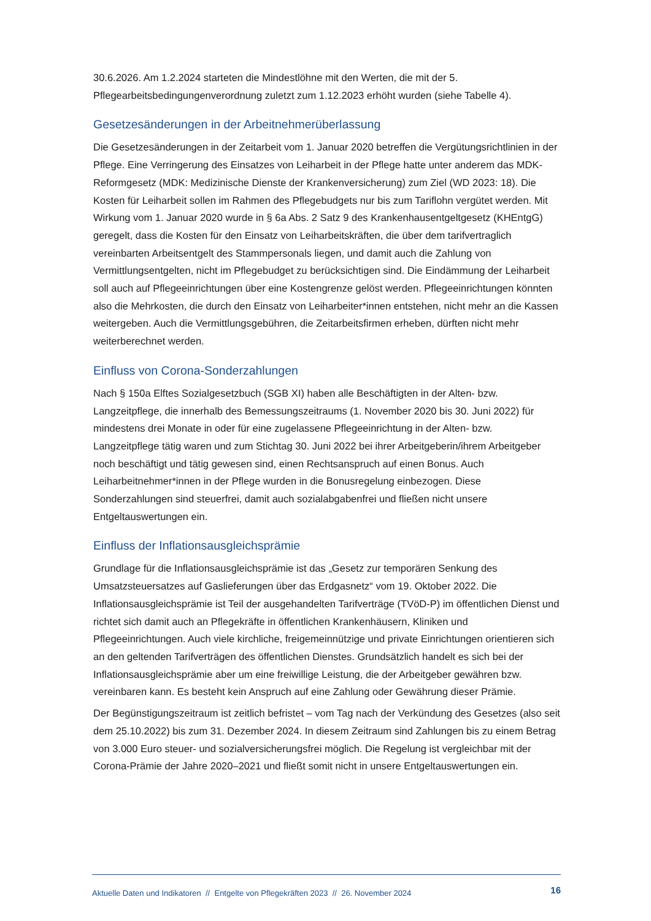30.6.2026. Am 1.2.2024 starteten die Mindestlöhne mit den Werten, die mit der 5. Pflegearbeitsbedingungenverordnung zuletzt zum 1.12.2023 erhöht wurden (siehe Tabelle 4).
Gesetzesänderungen in der Arbeitnehmerüberlassung
Die Gesetzesänderungen in der Zeitarbeit vom 1. Januar 2020 betreffen die Vergütungsrichtlinien in der Pflege. Eine Verringerung des Einsatzes von Leiharbeit in der Pflege hatte unter anderem das MDK-Reformgesetz (MDK: Medizinische Dienste der Krankenversicherung) zum Ziel (WD 2023: 18). Die Kosten für Leiharbeit sollen im Rahmen des Pflegebudgets nur bis zum Tariflohn vergütet werden. Mit Wirkung vom 1. Januar 2020 wurde in § 6a Abs. 2 Satz 9 des Krankenhausentgeltgesetz (KHEntgG) geregelt, dass die Kosten für den Einsatz von Leiharbeitskräften, die über dem tarifvertraglich vereinbarten Arbeitsentgelt des Stammpersonals liegen, und damit auch die Zahlung von Vermittlungsentgelten, nicht im Pflegebudget zu berücksichtigen sind. Die Eindämmung der Leiharbeit soll auch auf Pflegeeinrichtungen über eine Kostengrenze gelöst werden. Pflegeeinrichtungen könnten also die Mehrkosten, die durch den Einsatz von Leiharbeiter*innen entstehen, nicht mehr an die Kassen weitergeben. Auch die Vermittlungsgebühren, die Zeitarbeitsfirmen erheben, dürften nicht mehr weiterberechnet werden.
Einfluss von Corona-Sonderzahlungen
Nach § 150a Elftes Sozialgesetzbuch (SGB XI) haben alle Beschäftigten in der Alten- bzw. Langzeitpflege, die innerhalb des Bemessungszeitraums (1. November 2020 bis 30. Juni 2022) für mindestens drei Monate in oder für eine zugelassene Pflegeeinrichtung in der Alten- bzw. Langzeitpflege tätig waren und zum Stichtag 30. Juni 2022 bei ihrer Arbeitgeberin/ihrem Arbeitgeber noch beschäftigt und tätig gewesen sind, einen Rechtsanspruch auf einen Bonus. Auch Leiharbeitnehmer*innen in der Pflege wurden in die Bonusregelung einbezogen. Diese Sonderzahlungen sind steuerfrei, damit auch sozialabgabenfrei und fließen nicht unsere Entgeltauswertungen ein.
Einfluss der Inflationsausgleichsprämie
Grundlage für die Inflationsausgleichsprämie ist das „Gesetz zur temporären Senkung des Umsatzsteuersatzes auf Gaslieferungen über das Erdgasnetz“ vom 19. Oktober 2022. Die Inflationsausgleichsprämie ist Teil der ausgehandelten Tarifverträge (TVöD-P) im öffentlichen Dienst und richtet sich damit auch an Pflegekräfte in öffentlichen Krankenhäusern, Kliniken und Pflegeeinrichtungen. Auch viele kirchliche, freigemeinnützige und private Einrichtungen orientieren sich an den geltenden Tarifverträgen des öffentlichen Dienstes. Grundsätzlich handelt es sich bei der Inflationsausgleichsprämie aber um eine freiwillige Leistung, die der Arbeitgeber gewähren bzw. vereinbaren kann. Es besteht kein Anspruch auf eine Zahlung oder Gewährung dieser Prämie.
Der Begünstigungszeitraum ist zeitlich befristet – vom Tag nach der Verkündung des Gesetzes (also seit dem 25.10.2022) bis zum 31. Dezember 2024. In diesem Zeitraum sind Zahlungen bis zu einem Betrag von 3.000 Euro steuer- und sozialversicherungsfrei möglich. Die Regelung ist vergleichbar mit der Corona-Prämie der Jahre 2020–2021 und fließt somit nicht in unsere Entgeltauswertungen ein.
Aktuelle Daten und Indikatoren // Entgelte von Pflegekräften 2023 // 26. November 2024 16